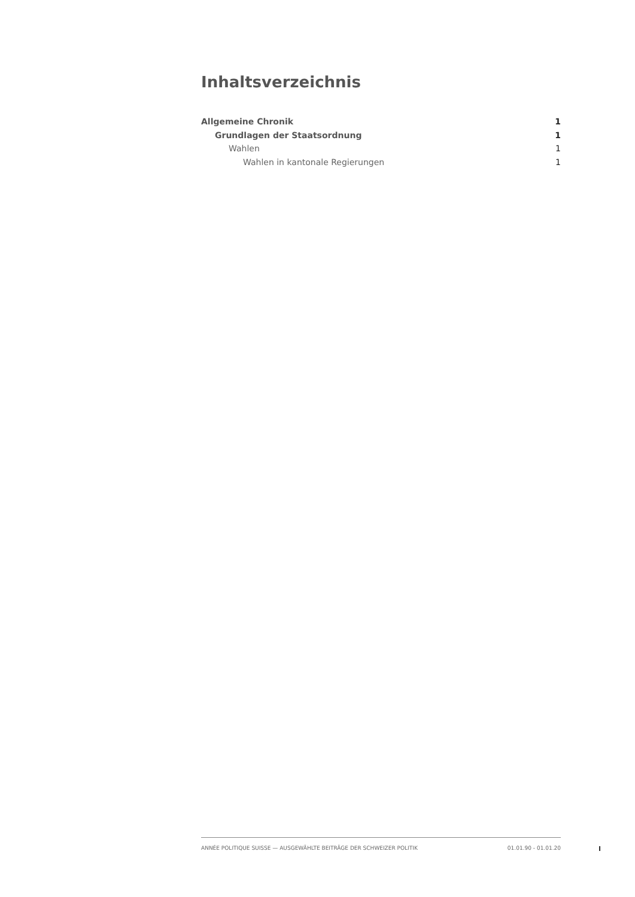Inhaltsverzeichnis
Allgemeine Chronik 1
Grundlagen der Staatsordnung 1
Wahlen 1
Wahlen in kantonale Regierungen 1
ANNÉE POLITIQUE SUISSE — AUSGEWÄHLTE BEITRÄGE DER SCHWEIZER POLITIK 01.01.90 - 01.01.20
I